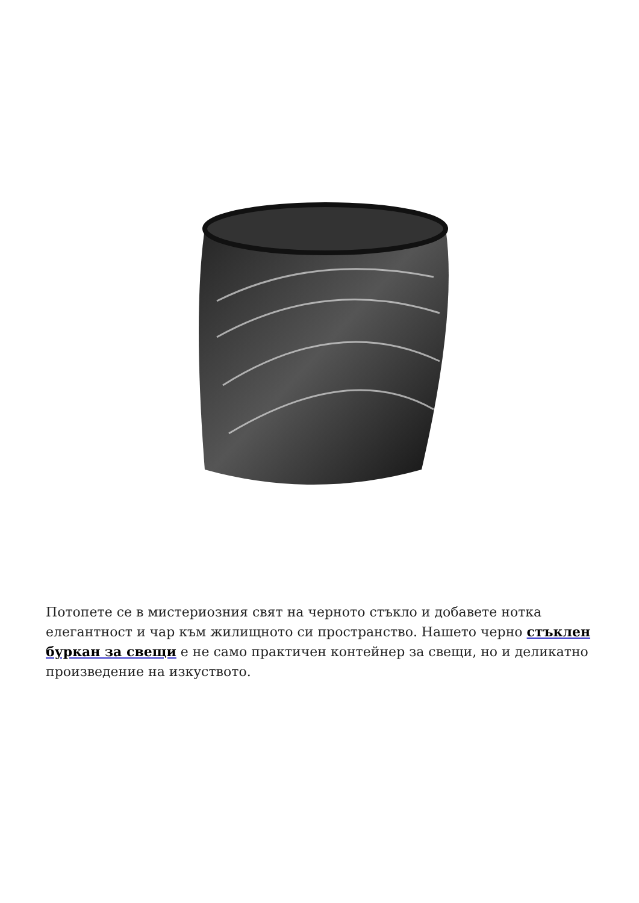Потопете се в мистериозния свят на черното стъкло и добавете нотка елегантност и чар към жилищното си пространство. Нашето черно стъклен буркан за свещи е не само практичен контейнер за свещи, но и деликатно произведение на изкуството.